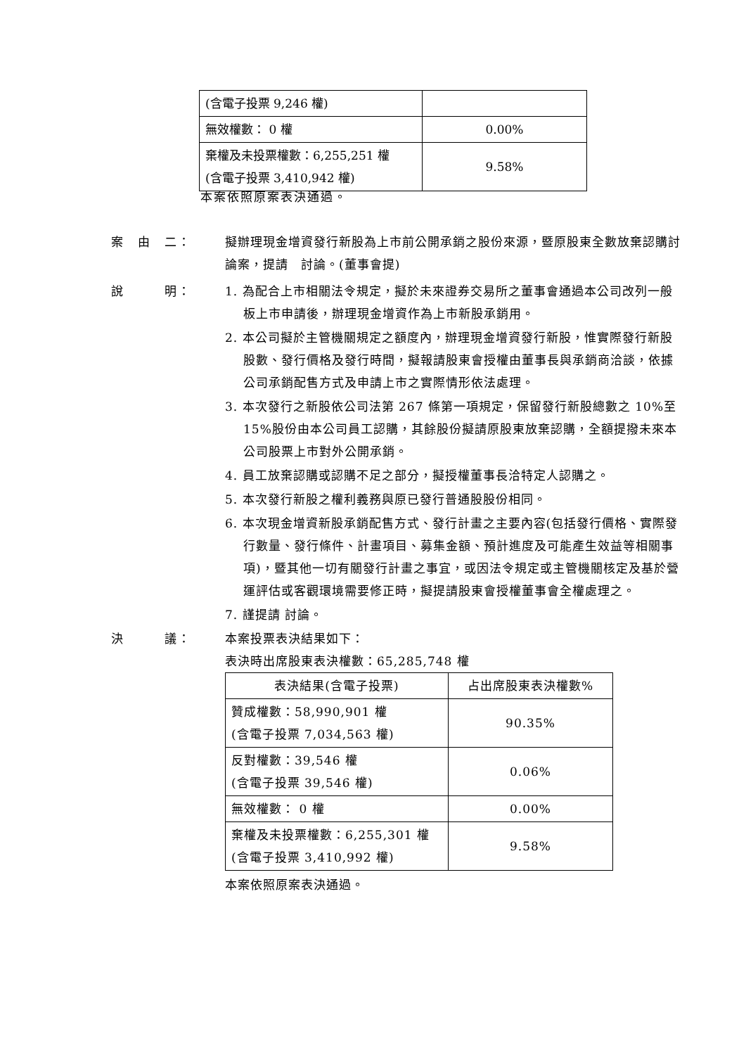| (含電子投票 9,246 權) | |
| 無效權數： 0 權 | 0.00% |
| 棄權及未投票權數：6,255,251 權 (含電子投票 3,410,942 權) | 9.58% |
本案依照原案表決通過。
案　由　二： 擬辦理現金增資發行新股為上市前公開承銷之股份來源，暨原股東全數放棄認購討論案，提請　討論。(董事會提)
說　　　明： 1. 為配合上市相關法令規定，擬於未來證券交易所之董事會通過本公司改列一般板上市申請後，辦理現金增資作為上市新股承銷用。
2. 本公司擬於主管機關規定之額度內，辦理現金增資發行新股，惟實際發行新股股數、發行價格及發行時間，擬報請股東會授權由董事長與承銷商洽談，依據公司承銷配售方式及申請上市之實際情形依法處理。
3. 本次發行之新股依公司法第 267 條第一項規定，保留發行新股總數之 10%至 15%股份由本公司員工認購，其餘股份擬請原股東放棄認購，全額提撥未來本公司股票上市對外公開承銷。
4. 員工放棄認購或認購不足之部分，擬授權董事長洽特定人認購之。
5. 本次發行新股之權利義務與原已發行普通股股份相同。
6. 本次現金增資新股承銷配售方式、發行計畫之主要內容(包括發行價格、實際發行數量、發行條件、計畫項目、募集金額、預計進度及可能產生效益等相關事項)，暨其他一切有關發行計畫之事宜，或因法令規定或主管機關核定及基於營運評估或客觀環境需要修正時，擬提請股東會授權董事會全權處理之。
7. 謹提請 討論。
決　　　議： 本案投票表決結果如下：
表決時出席股東表決權數：65,285,748 權
| 表決結果(含電子投票) | 占出席股東表決權數% |
| --- | --- |
| 贊成權數：58,990,901 權 (含電子投票 7,034,563 權) | 90.35% |
| 反對權數：39,546 權 (含電子投票 39,546 權) | 0.06% |
| 無效權數： 0 權 | 0.00% |
| 棄權及未投票權數：6,255,301 權 (含電子投票 3,410,992 權) | 9.58% |
本案依照原案表決通過。